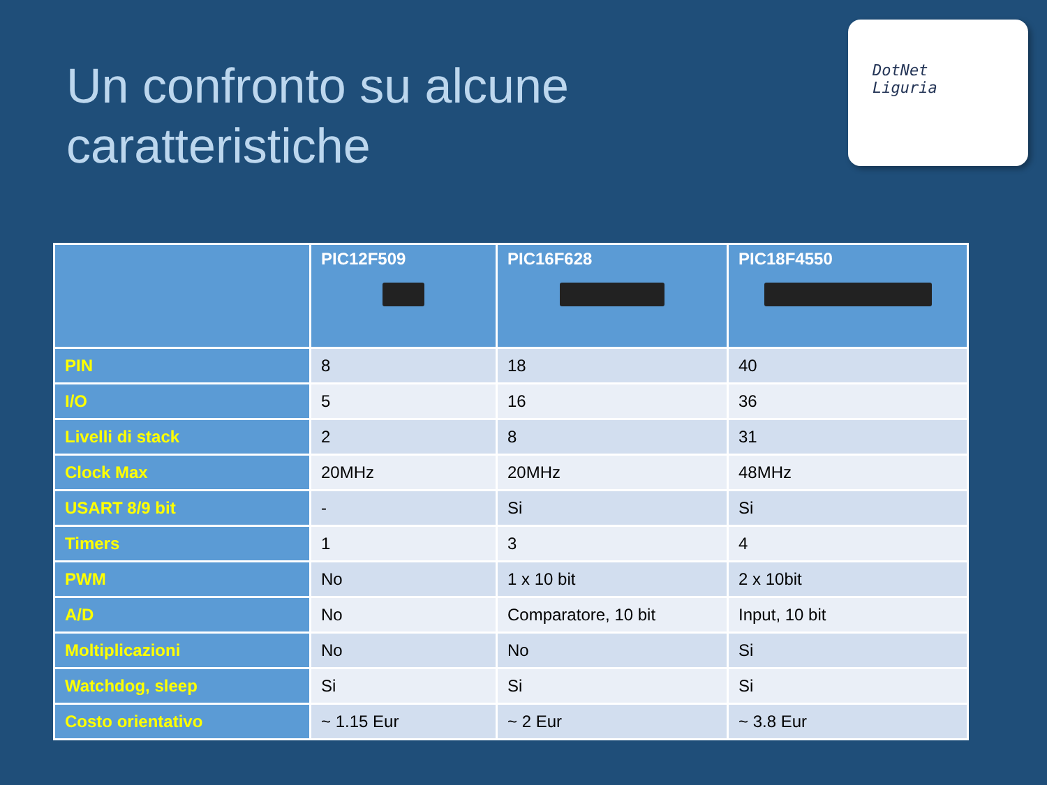Un confronto su alcune
caratteristiche
DotNet
Liguria
| | PIC12F509 | PIC16F628 | PIC18F4550 |
| --- | --- | --- | --- |
| PIN | 8 | 18 | 40 |
| I/O | 5 | 16 | 36 |
| Livelli di stack | 2 | 8 | 31 |
| Clock Max | 20MHz | 20MHz | 48MHz |
| USART 8/9 bit | - | Si | Si |
| Timers | 1 | 3 | 4 |
| PWM | No | 1 x 10 bit | 2 x 10bit |
| A/D | No | Comparatore, 10 bit | Input, 10 bit |
| Moltiplicazioni | No | No | Si |
| Watchdog, sleep | Si | Si | Si |
| Costo orientativo | ~ 1.15 Eur | ~ 2 Eur | ~ 3.8 Eur |